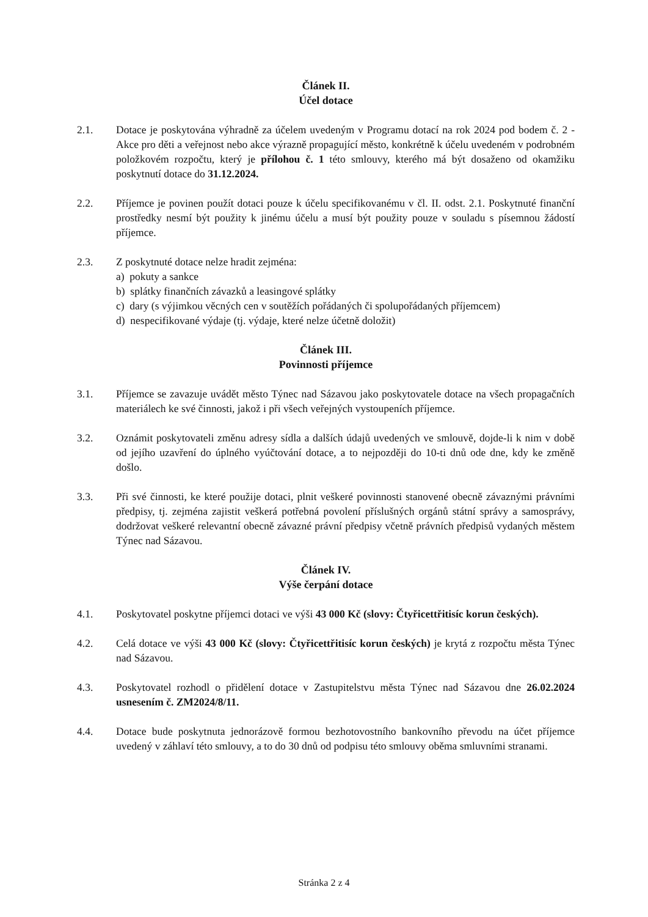Článek II.
Účel dotace
2.1. Dotace je poskytována výhradně za účelem uvedeným v Programu dotací na rok 2024 pod bodem č. 2 - Akce pro děti a veřejnost nebo akce výrazně propagující město, konkrétně k účelu uvedeném v podrobném položkovém rozpočtu, který je přílohou č. 1 této smlouvy, kterého má být dosaženo od okamžiku poskytnutí dotace do 31.12.2024.
2.2. Příjemce je povinen použít dotaci pouze k účelu specifikovanému v čl. II. odst. 2.1. Poskytnuté finanční prostředky nesmí být použity k jinému účelu a musí být použity pouze v souladu s písemnou žádostí příjemce.
2.3. Z poskytnuté dotace nelze hradit zejména:
a) pokuty a sankce
b) splátky finančních závazků a leasingové splátky
c) dary (s výjimkou věcných cen v soutěžích pořádaných či spolupořádaných příjemcem)
d) nespecifikované výdaje (tj. výdaje, které nelze účetně doložit)
Článek III.
Povinnosti příjemce
3.1. Příjemce se zavazuje uvádět město Týnec nad Sázavou jako poskytovatele dotace na všech propagačních materiálech ke své činnosti, jakož i při všech veřejných vystoupeních příjemce.
3.2. Oznámit poskytovateli změnu adresy sídla a dalších údajů uvedených ve smlouvě, dojde-li k nim v době od jejího uzavření do úplného vyúčtování dotace, a to nejpozději do 10-ti dnů ode dne, kdy ke změně došlo.
3.3. Při své činnosti, ke které použije dotaci, plnit veškeré povinnosti stanovené obecně závaznými právními předpisy, tj. zejména zajistit veškerá potřebná povolení příslušných orgánů státní správy a samosprávy, dodržovat veškeré relevantní obecně závazné právní předpisy včetně právních předpisů vydaných městem Týnec nad Sázavou.
Článek IV.
Výše čerpání dotace
4.1. Poskytovatel poskytne příjemci dotaci ve výši 43 000 Kč (slovy: Čtyřicettřitisíc korun českých).
4.2. Celá dotace ve výši 43 000 Kč (slovy: Čtyřicettřitisíc korun českých) je krytá z rozpočtu města Týnec nad Sázavou.
4.3. Poskytovatel rozhodl o přidělení dotace v Zastupitelstvu města Týnec nad Sázavou dne 26.02.2024 usnesením č. ZM2024/8/11.
4.4. Dotace bude poskytnuta jednorázově formou bezhotovostního bankovního převodu na účet příjemce uvedený v záhlaví této smlouvy, a to do 30 dnů od podpisu této smlouvy oběma smluvními stranami.
Stránka 2 z 4